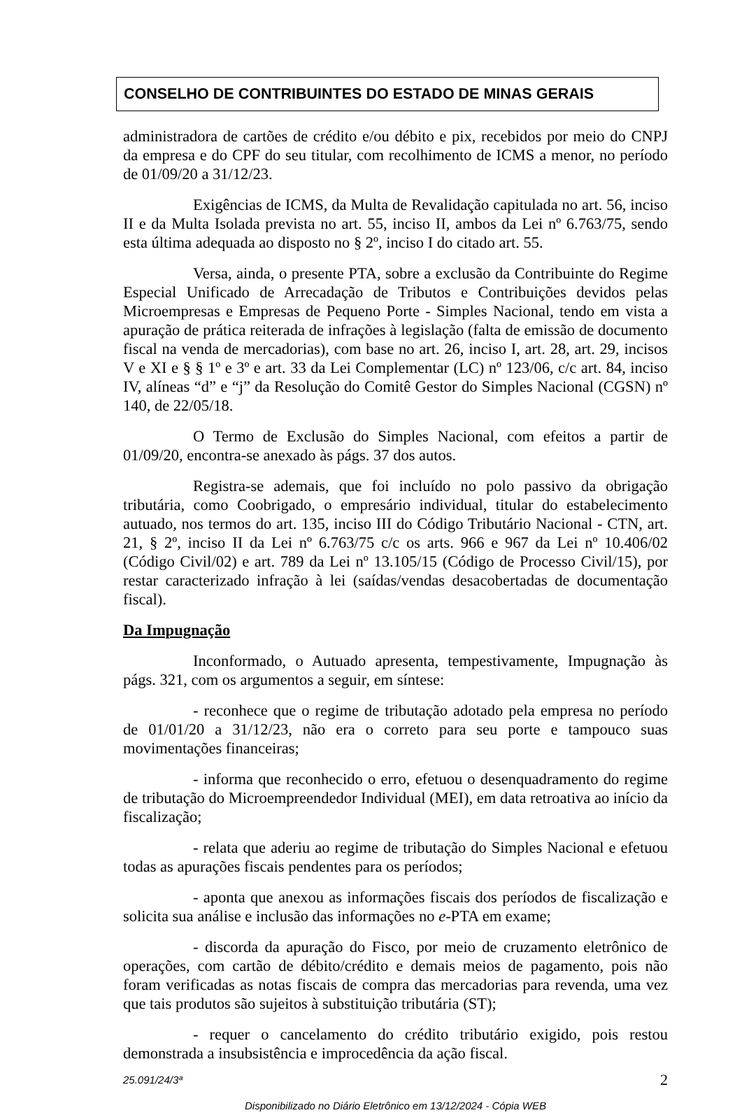CONSELHO DE CONTRIBUINTES DO ESTADO DE MINAS GERAIS
administradora de cartões de crédito e/ou débito e pix, recebidos por meio do CNPJ da empresa e do CPF do seu titular, com recolhimento de ICMS a menor, no período de 01/09/20 a 31/12/23.
Exigências de ICMS, da Multa de Revalidação capitulada no art. 56, inciso II e da Multa Isolada prevista no art. 55, inciso II, ambos da Lei nº 6.763/75, sendo esta última adequada ao disposto no § 2º, inciso I do citado art. 55.
Versa, ainda, o presente PTA, sobre a exclusão da Contribuinte do Regime Especial Unificado de Arrecadação de Tributos e Contribuições devidos pelas Microempresas e Empresas de Pequeno Porte - Simples Nacional, tendo em vista a apuração de prática reiterada de infrações à legislação (falta de emissão de documento fiscal na venda de mercadorias), com base no art. 26, inciso I, art. 28, art. 29, incisos V e XI e § § 1º e 3º e art. 33 da Lei Complementar (LC) nº 123/06, c/c art. 84, inciso IV, alíneas “d” e “j” da Resolução do Comitê Gestor do Simples Nacional (CGSN) nº 140, de 22/05/18.
O Termo de Exclusão do Simples Nacional, com efeitos a partir de 01/09/20, encontra-se anexado às págs. 37 dos autos.
Registra-se ademais, que foi incluído no polo passivo da obrigação tributária, como Coobrigado, o empresário individual, titular do estabelecimento autuado, nos termos do art. 135, inciso III do Código Tributário Nacional - CTN, art. 21, § 2º, inciso II da Lei nº 6.763/75 c/c os arts. 966 e 967 da Lei nº 10.406/02 (Código Civil/02) e art. 789 da Lei nº 13.105/15 (Código de Processo Civil/15), por restar caracterizado infração à lei (saídas/vendas desacobertadas de documentação fiscal).
Da Impugnação
Inconformado, o Autuado apresenta, tempestivamente, Impugnação às págs. 321, com os argumentos a seguir, em síntese:
- reconhece que o regime de tributação adotado pela empresa no período de 01/01/20 a 31/12/23, não era o correto para seu porte e tampouco suas movimentações financeiras;
- informa que reconhecido o erro, efetuou o desenquadramento do regime de tributação do Microempreendedor Individual (MEI), em data retroativa ao início da fiscalização;
- relata que aderiu ao regime de tributação do Simples Nacional e efetuou todas as apurações fiscais pendentes para os períodos;
- aponta que anexou as informações fiscais dos períodos de fiscalização e solicita sua análise e inclusão das informações no e-PTA em exame;
- discorda da apuração do Fisco, por meio de cruzamento eletrônico de operações, com cartão de débito/crédito e demais meios de pagamento, pois não foram verificadas as notas fiscais de compra das mercadorias para revenda, uma vez que tais produtos são sujeitos à substituição tributária (ST);
- requer o cancelamento do crédito tributário exigido, pois restou demonstrada a insubsistência e improcedência da ação fiscal.
25.091/24/3ª 2
Disponibilizado no Diário Eletrônico em 13/12/2024 - Cópia WEB